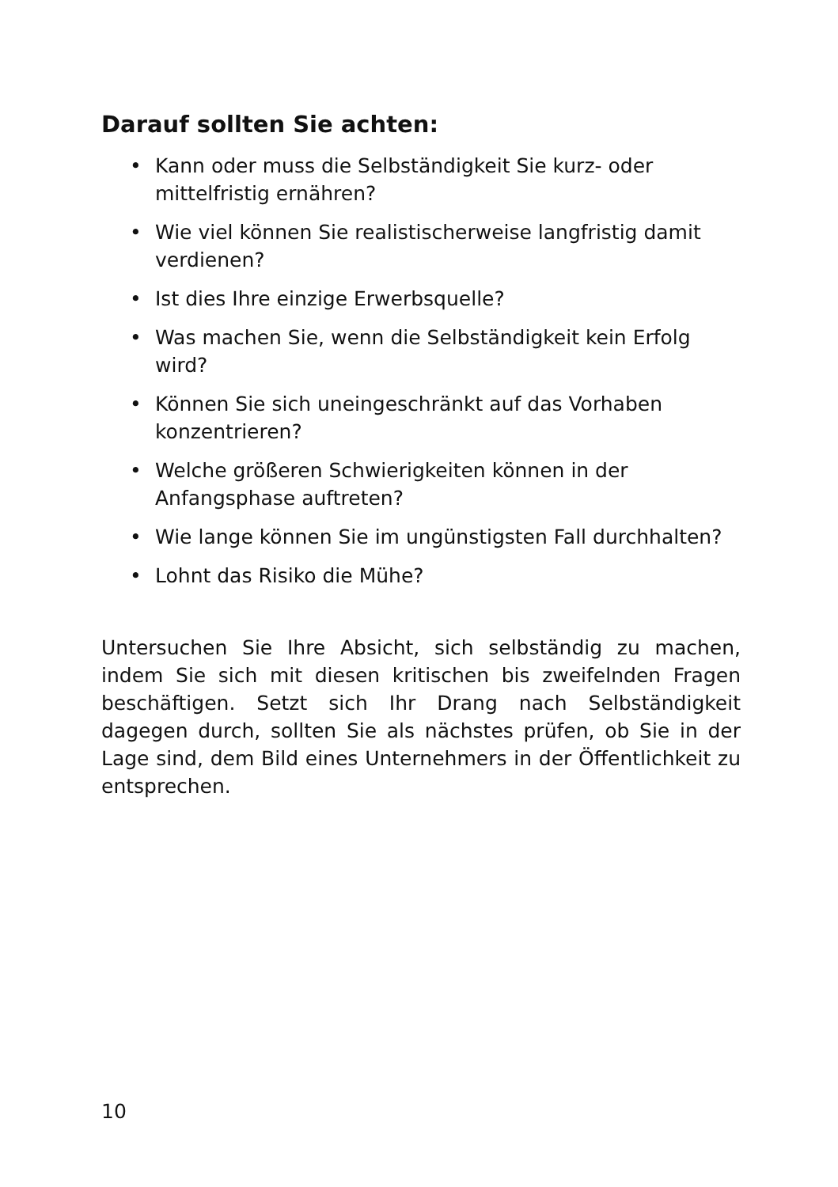Darauf sollten Sie achten:
• Kann oder muss die Selbständigkeit Sie kurz- oder mittelfristig ernähren?
• Wie viel können Sie realistischerweise langfristig damit verdienen?
• Ist dies Ihre einzige Erwerbsquelle?
• Was machen Sie, wenn die Selbständigkeit kein Erfolg wird?
• Können Sie sich uneingeschränkt auf das Vorhaben konzentrieren?
• Welche größeren Schwierigkeiten können in der Anfangsphase auftreten?
• Wie lange können Sie im ungünstigsten Fall durchhalten?
• Lohnt das Risiko die Mühe?
Untersuchen Sie Ihre Absicht, sich selbständig zu machen, indem Sie sich mit diesen kritischen bis zweifelnden Fragen beschäftigen. Setzt sich Ihr Drang nach Selbständigkeit dagegen durch, sollten Sie als nächstes prüfen, ob Sie in der Lage sind, dem Bild eines Unternehmers in der Öffentlichkeit zu entsprechen.
10